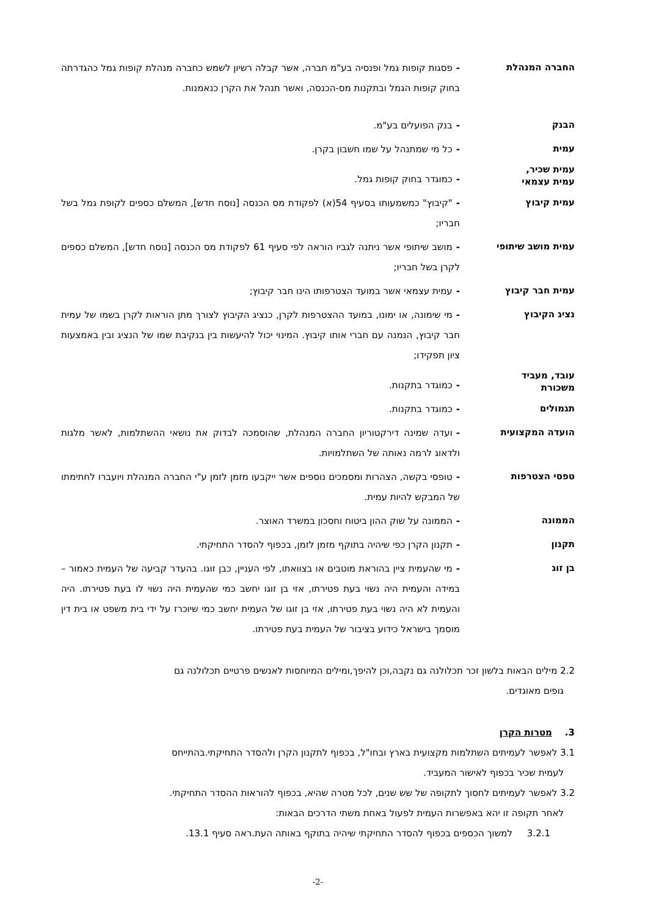החברה המנהלת
-פסגות קופות גמל ופנסיה בע"מ חברה, אשר קבלה רשיון לשמש כחברה מנהלת קופות גמל כהגדרתה בחוק קופות הגמל ובתקנות מס-הכנסה, ואשר תנהל את הקרן כנאמנות.
הבנק
-בנק הפועלים בע"מ.
עמית
-כל מי שמתנהל על שמו חשבון בקרן.
עמית שכיר,
עמית עצמאי
-כמוגדר בחוק קופות גמל.
עמית קיבוץ
-"קיבוץ" כמשמעותו בסעיף 54(א) לפקודת מס הכנסה [נוסח חדש], המשלם כספים לקופת גמל בשל חבריו;
עמית מושב שיתופי
-מושב שיתופי אשר ניתנה לגביו הוראה לפי סעיף 61 לפקודת מס הכנסה [נוסח חדש], המשלם כספים לקרן בשל חבריו;
עמית חבר קיבוץ
-עמית עצמאי אשר במועד הצטרפותו הינו חבר קיבוץ;
נציג הקיבוץ
-מי שימונה, או ימונו, במועד ההצטרפות לקרן, כנציג הקיבוץ לצורך מתן הוראות לקרן בשמו של עמית חבר קיבוץ, הנמנה עם חברי אותו קיבוץ. המינוי יכול להיעשות בין בנקיבת שמו של הנציג ובין באמצעות ציון תפקידו;
עובד, מעביד
משכורת
-כמוגדר בתקנות.
תגמולים
-כמוגדר בתקנות.
הועדה המקצועית
-ועדה שמינה דירקטוריון החברה המנהלת, שהוסמכה לבדוק את נושאי ההשתלמות, לאשר מלגות ולדאוג לרמה נאותה של השתלמויות.
טפסי הצטרפות
-טופסי בקשה, הצהרות ומסמכים נוספים אשר ייקבעו מזמן לזמן ע"י החברה המנהלת ויועברו לחתימתו של המבקש להיות עמית.
הממונה
-הממונה על שוק ההון ביטוח וחסכון במשרד האוצר.
תקנון
-תקנון הקרן כפי שיהיה בתוקף מזמן לזמן, בכפוף להסדר התחיקתי.
בן זוג
-מי שהעמית ציין בהוראת מוטבים או בצוואתו, לפי העניין, כבן זוגו. בהעדר קביעה של העמית כאמור – במידה והעמית היה נשוי בעת פטירתו, אזי בן זוגו יחשב כמי שהעמית היה נשוי לו בעת פטירתו. היה והעמית לא היה נשוי בעת פטירתו, אזי בן זוגו של העמית יחשב כמי שיוכרז על ידי בית משפט או בית דין מוסמך בישראל כידוע בציבור של העמית בעת פטירתו.
2.2 מילים הבאות בלשון זכר תכלולנה גם נקבה,וכן להיפך,ומילים המיוחסות לאנשים פרטיים תכלולנה גם
גופים מאוגדים.
3. מטרות הקרן
3.1 לאפשר לעמיתים השתלמות מקצועית בארץ ובחו"ל, בכפוף לתקנון הקרן ולהסדר התחיקתי.בהתייחס
לעמית שכיר בכפוף לאישור המעביד.
3.2 לאפשר לעמיתים לחסוך לתקופה של שש שנים, לכל מטרה שהיא, בכפוף להוראות ההסדר התחיקתי.
לאחר תקופה זו יהא באפשרות העמית לפעול באחת משתי הדרכים הבאות:
3.2.1 למשוך הכספים בכפוף להסדר התחיקתי שיהיה בתוקף באותה העת.ראה סעיף 13.1.
-2-